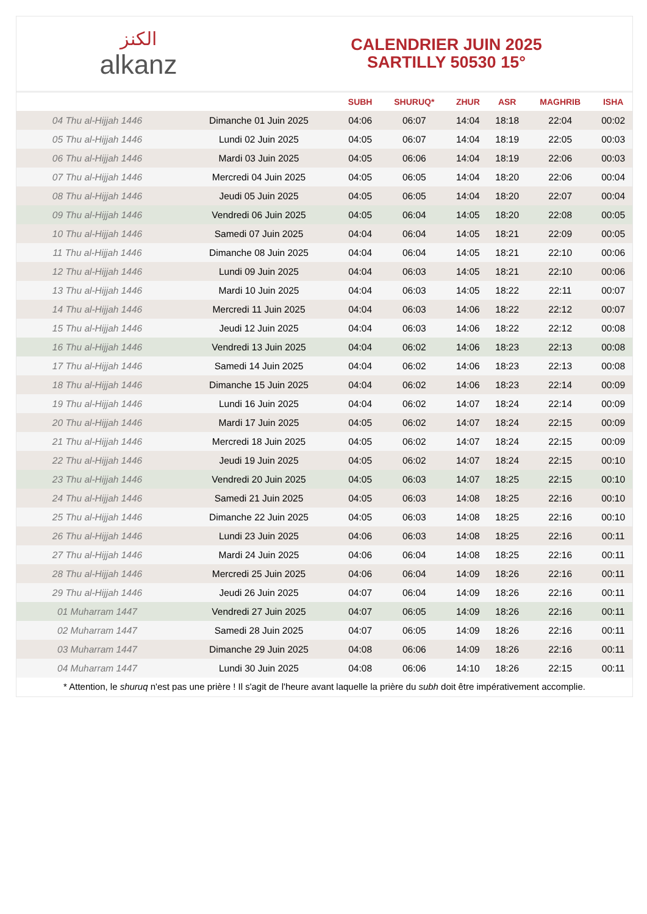الكنز
alkanz
CALENDRIER JUIN 2025
SARTILLY 50530 15°
| | | SUBH | SHURUQ* | ZHUR | ASR | MAGHRIB | ISHA |
| --- | --- | --- | --- | --- | --- | --- | --- |
| 04 Thu al-Hijjah 1446 | Dimanche 01 Juin 2025 | 04:06 | 06:07 | 14:04 | 18:18 | 22:04 | 00:02 |
| 05 Thu al-Hijjah 1446 | Lundi 02 Juin 2025 | 04:05 | 06:07 | 14:04 | 18:19 | 22:05 | 00:03 |
| 06 Thu al-Hijjah 1446 | Mardi 03 Juin 2025 | 04:05 | 06:06 | 14:04 | 18:19 | 22:06 | 00:03 |
| 07 Thu al-Hijjah 1446 | Mercredi 04 Juin 2025 | 04:05 | 06:05 | 14:04 | 18:20 | 22:06 | 00:04 |
| 08 Thu al-Hijjah 1446 | Jeudi 05 Juin 2025 | 04:05 | 06:05 | 14:04 | 18:20 | 22:07 | 00:04 |
| 09 Thu al-Hijjah 1446 | Vendredi 06 Juin 2025 | 04:05 | 06:04 | 14:05 | 18:20 | 22:08 | 00:05 |
| 10 Thu al-Hijjah 1446 | Samedi 07 Juin 2025 | 04:04 | 06:04 | 14:05 | 18:21 | 22:09 | 00:05 |
| 11 Thu al-Hijjah 1446 | Dimanche 08 Juin 2025 | 04:04 | 06:04 | 14:05 | 18:21 | 22:10 | 00:06 |
| 12 Thu al-Hijjah 1446 | Lundi 09 Juin 2025 | 04:04 | 06:03 | 14:05 | 18:21 | 22:10 | 00:06 |
| 13 Thu al-Hijjah 1446 | Mardi 10 Juin 2025 | 04:04 | 06:03 | 14:05 | 18:22 | 22:11 | 00:07 |
| 14 Thu al-Hijjah 1446 | Mercredi 11 Juin 2025 | 04:04 | 06:03 | 14:06 | 18:22 | 22:12 | 00:07 |
| 15 Thu al-Hijjah 1446 | Jeudi 12 Juin 2025 | 04:04 | 06:03 | 14:06 | 18:22 | 22:12 | 00:08 |
| 16 Thu al-Hijjah 1446 | Vendredi 13 Juin 2025 | 04:04 | 06:02 | 14:06 | 18:23 | 22:13 | 00:08 |
| 17 Thu al-Hijjah 1446 | Samedi 14 Juin 2025 | 04:04 | 06:02 | 14:06 | 18:23 | 22:13 | 00:08 |
| 18 Thu al-Hijjah 1446 | Dimanche 15 Juin 2025 | 04:04 | 06:02 | 14:06 | 18:23 | 22:14 | 00:09 |
| 19 Thu al-Hijjah 1446 | Lundi 16 Juin 2025 | 04:04 | 06:02 | 14:07 | 18:24 | 22:14 | 00:09 |
| 20 Thu al-Hijjah 1446 | Mardi 17 Juin 2025 | 04:05 | 06:02 | 14:07 | 18:24 | 22:15 | 00:09 |
| 21 Thu al-Hijjah 1446 | Mercredi 18 Juin 2025 | 04:05 | 06:02 | 14:07 | 18:24 | 22:15 | 00:09 |
| 22 Thu al-Hijjah 1446 | Jeudi 19 Juin 2025 | 04:05 | 06:02 | 14:07 | 18:24 | 22:15 | 00:10 |
| 23 Thu al-Hijjah 1446 | Vendredi 20 Juin 2025 | 04:05 | 06:03 | 14:07 | 18:25 | 22:15 | 00:10 |
| 24 Thu al-Hijjah 1446 | Samedi 21 Juin 2025 | 04:05 | 06:03 | 14:08 | 18:25 | 22:16 | 00:10 |
| 25 Thu al-Hijjah 1446 | Dimanche 22 Juin 2025 | 04:05 | 06:03 | 14:08 | 18:25 | 22:16 | 00:10 |
| 26 Thu al-Hijjah 1446 | Lundi 23 Juin 2025 | 04:06 | 06:03 | 14:08 | 18:25 | 22:16 | 00:11 |
| 27 Thu al-Hijjah 1446 | Mardi 24 Juin 2025 | 04:06 | 06:04 | 14:08 | 18:25 | 22:16 | 00:11 |
| 28 Thu al-Hijjah 1446 | Mercredi 25 Juin 2025 | 04:06 | 06:04 | 14:09 | 18:26 | 22:16 | 00:11 |
| 29 Thu al-Hijjah 1446 | Jeudi 26 Juin 2025 | 04:07 | 06:04 | 14:09 | 18:26 | 22:16 | 00:11 |
| 01 Muharram 1447 | Vendredi 27 Juin 2025 | 04:07 | 06:05 | 14:09 | 18:26 | 22:16 | 00:11 |
| 02 Muharram 1447 | Samedi 28 Juin 2025 | 04:07 | 06:05 | 14:09 | 18:26 | 22:16 | 00:11 |
| 03 Muharram 1447 | Dimanche 29 Juin 2025 | 04:08 | 06:06 | 14:09 | 18:26 | 22:16 | 00:11 |
| 04 Muharram 1447 | Lundi 30 Juin 2025 | 04:08 | 06:06 | 14:10 | 18:26 | 22:15 | 00:11 |
* Attention, le shuruq n'est pas une prière ! Il s'agit de l'heure avant laquelle la prière du subh doit être impérativement accomplie.